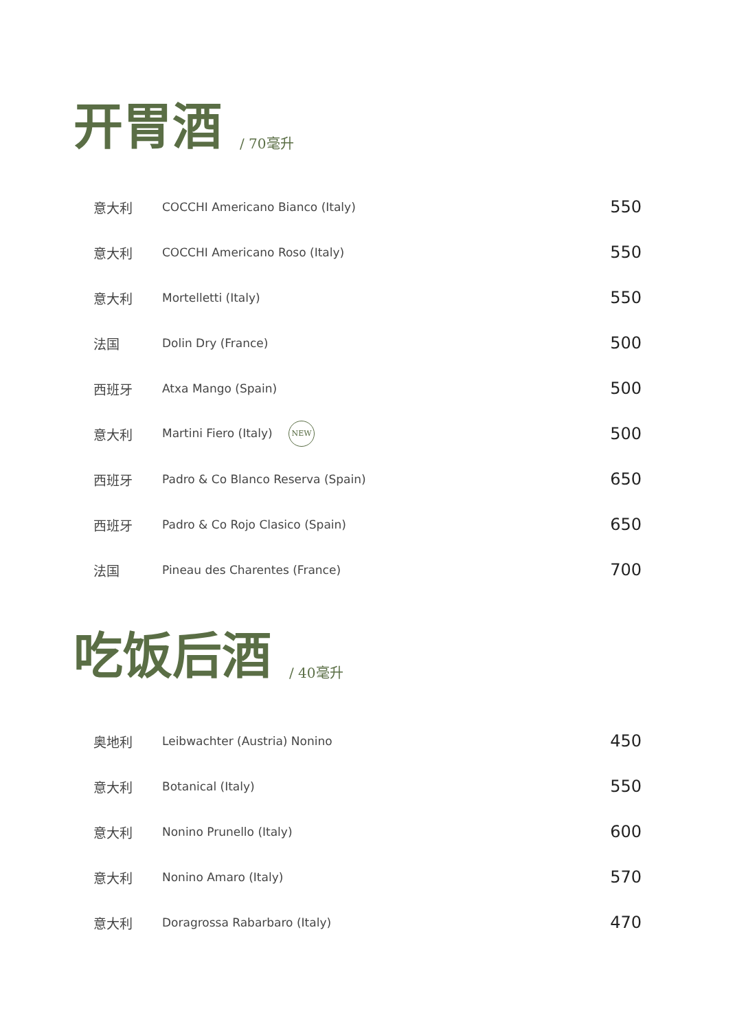开胃酒 / 70毫升
| 意大利 | COCCHI Americano Bianco (Italy) | 550 |
| 意大利 | COCCHI Americano Roso (Italy) | 550 |
| 意大利 | Mortelletti (Italy) | 550 |
| 法国 | Dolin Dry (France) | 500 |
| 西班牙 | Atxa Mango (Spain) | 500 |
| 意大利 | Martini Fiero (Italy) NEW | 500 |
| 西班牙 | Padro & Co Blanco Reserva (Spain) | 650 |
| 西班牙 | Padro & Co Rojo Clasico (Spain) | 650 |
| 法国 | Pineau des Charentes (France) | 700 |
吃饭后酒 / 40毫升
| 奥地利 | Leibwachter (Austria) Nonino | 450 |
| 意大利 | Botanical (Italy) | 550 |
| 意大利 | Nonino Prunello (Italy) | 600 |
| 意大利 | Nonino Amaro (Italy) | 570 |
| 意大利 | Doragrossa Rabarbaro (Italy) | 470 |